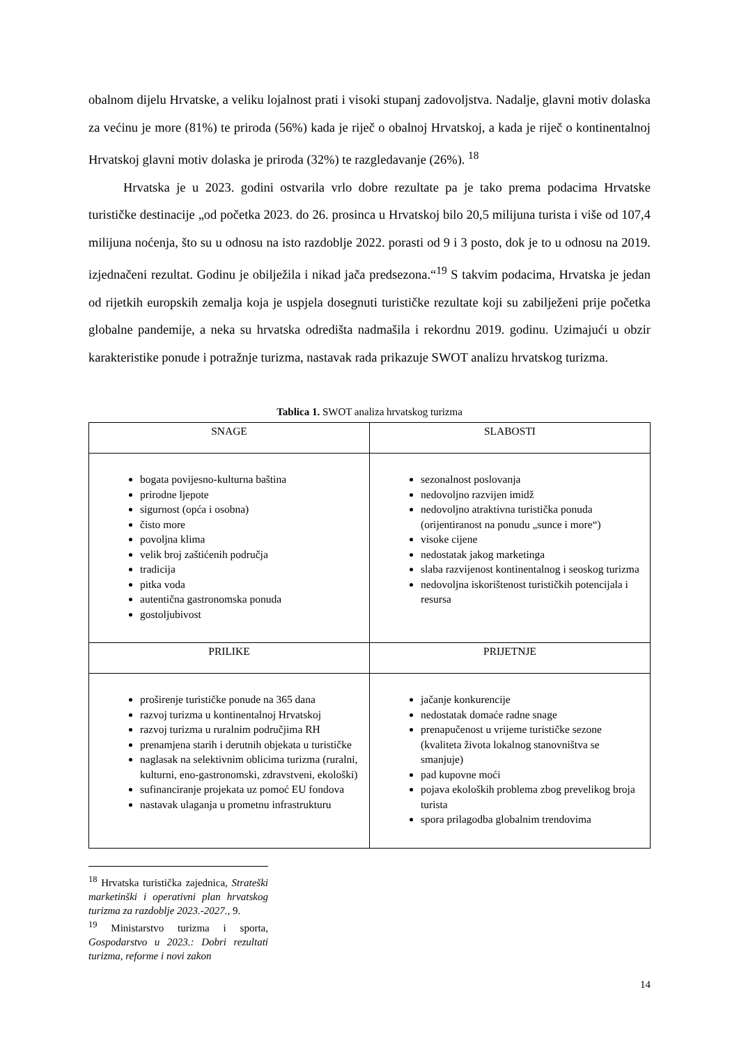obalnom dijelu Hrvatske, a veliku lojalnost prati i visoki stupanj zadovoljstva. Nadalje, glavni motiv dolaska za većinu je more (81%) te priroda (56%) kada je riječ o obalnoj Hrvatskoj, a kada je riječ o kontinentalnoj Hrvatskoj glavni motiv dolaska je priroda (32%) te razgledavanje (26%). <sup>18</sup>
Hrvatska je u 2023. godini ostvarila vrlo dobre rezultate pa je tako prema podacima Hrvatske turističke destinacije „od početka 2023. do 26. prosinca u Hrvatskoj bilo 20,5 milijuna turista i više od 107,4 milijuna noćenja, što su u odnosu na isto razdoblje 2022. porasti od 9 i 3 posto, dok je to u odnosu na 2019. izjednačeni rezultat. Godinu je obilježila i nikad jača predsezona.“<sup>19</sup> S takvim podacima, Hrvatska je jedan od rijetkih europskih zemalja koja je uspjela dosegnuti turističke rezultate koji su zabilježeni prije početka globalne pandemije, a neka su hrvatska odredišta nadmašila i rekordnu 2019. godinu. Uzimajući u obzir karakteristike ponude i potražnje turizma, nastavak rada prikazuje SWOT analizu hrvatskog turizma.
Tablica 1. SWOT analiza hrvatskog turizma
| SNAGE | SLABOSTI |
| bogata povijesno-kulturna baština prirodne ljepote sigurnost (opća i osobna) čisto more povoljna klima velik broj zaštićenih područja tradicija pitka voda autentična gastronomska ponuda gostoljubivost | sezonalnost poslovanja nedovoljno razvijen imidž nedovoljno atraktivna turistička ponuda (orijentiranost na ponudu „sunce i more“) visoke cijene nedostatak jakog marketinga slaba razvijenost kontinentalnog i seoskog turizma nedovoljna iskorištenost turističkih potencijala i resursa |
| PRILIKE | PRIJETNJE |
| proširenje turističke ponude na 365 dana razvoj turizma u kontinentalnoj Hrvatskoj razvoj turizma u ruralnim područjima RH prenamjena starih i derutnih objekata u turističke naglasak na selektivnim oblicima turizma (ruralni, kulturni, eno-gastronomski, zdravstveni, ekološki) sufinanciranje projekata uz pomoć EU fondova nastavak ulaganja u prometnu infrastrukturu | jačanje konkurencije nedostatak domaće radne snage prenapučenost u vrijeme turističke sezone (kvaliteta života lokalnog stanovništva se smanjuje) pad kupovne moći pojava ekoloških problema zbog prevelikog broja turista spora prilagodba globalnim trendovima |
<sup>18</sup> Hrvatska turistička zajednica, Strateški marketinški i operativni plan hrvatskog turizma za razdoblje 2023.-2027., 9.
<sup>19</sup> Ministarstvo turizma i sporta, Gospodarstvo u 2023.: Dobri rezultati turizma, reforme i novi zakon
14